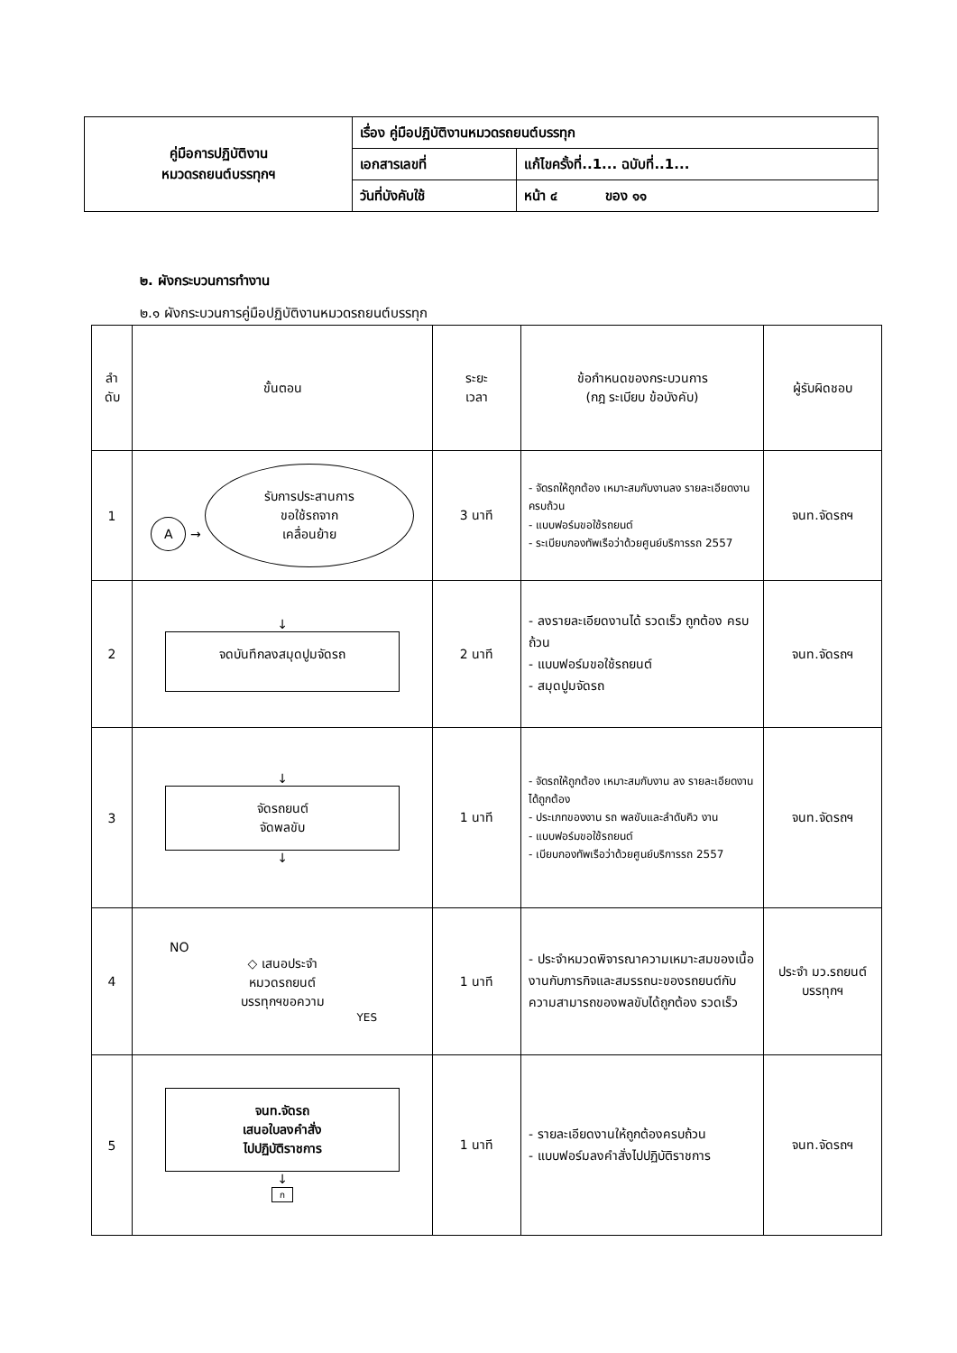| คู่มือการปฏิบัติงาน หมวดรถยนต์บรรทุกฯ | เรื่อง คู่มือปฏิบัติงานหมวดรถยนต์บรรทุก | |
| | เอกสารเลขที่ | แก้ไขครั้งที่..1... ฉบับที่..1... |
| | วันที่บังคับใช้ | หน้า ๔ ของ ๑๑ |
๒. ผังกระบวนการทำงาน
๒.๑ ผังกระบวนการคู่มือปฏิบัติงานหมวดรถยนต์บรรทุก
| ลำ ดับ | ขั้นตอน | ระยะ เวลา | ข้อกำหนดของกระบวนการ (กฎ ระเบียบ ข้อบังคับ) | ผู้รับผิดชอบ |
| --- | --- | --- | --- | --- |
| 1 | A → รับการประสานการ ขอใช้รถจาก เคลื่อนย้าย | 3 นาที | - จัดรถให้ถูกต้อง เหมาะสมกับงานลง รายละเอียดงานครบถ้วน - แบบฟอร์มขอใช้รถยนต์ - ระเบียบกองทัพเรือว่าด้วยศูนย์บริการรถ 2557 | จนท.จัดรถฯ |
| 2 | ↓ จดบันทึกลงสมุดปูมจัดรถ | 2 นาที | - ลงรายละเอียดงานได้ รวดเร็ว ถูกต้อง ครบถ้วน - แบบฟอร์มขอใช้รถยนต์ - สมุดปูมจัดรถ | จนท.จัดรถฯ |
| 3 | ↓ จัดรถยนต์ จัดพลขับ ↓ | 1 นาที | - จัดรถให้ถูกต้อง เหมาะสมกับงาน ลง รายละเอียดงานได้ถูกต้อง - ประเภทของงาน รถ พลขับและลำดับคิว งาน - แบบฟอร์มขอใช้รถยนต์ - เบียบกองทัพเรือว่าด้วยศูนย์บริการรถ 2557 | จนท.จัดรถฯ |
| 4 | NO ◇ เสนอประจำ หมวดรถยนต์ บรรทุกฯขอความ YES | 1 นาที | - ประจำหมวดพิจารณาความเหมาะสมของเนื้องานกับภารกิจและสมรรถนะของรถยนต์กับความสามารถของพลขับได้ถูกต้อง รวดเร็ว | ประจำ มว.รถยนต์ บรรทุกฯ |
| 5 | จนท.จัดรถ เสนอใบลงคำสั่ง ไปปฏิบัติราชการ ↓ ก | 1 นาที | - รายละเอียดงานให้ถูกต้องครบถ้วน - แบบฟอร์มลงคำสั่งไปปฏิบัติราชการ | จนท.จัดรถฯ |